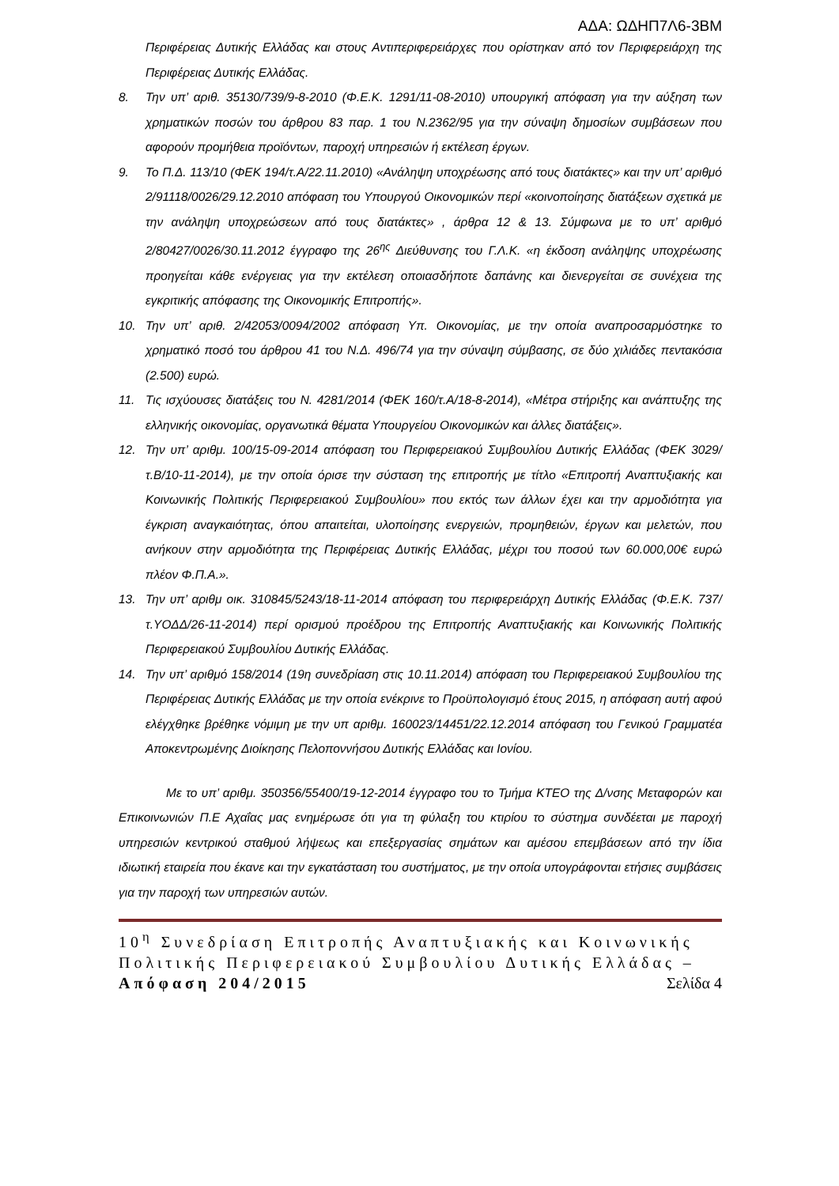ΑΔΑ: ΩΔΗΠ7Λ6-3ΒΜ
Περιφέρειας Δυτικής Ελλάδας και στους Αντιπεριφερειάρχες που ορίστηκαν από τον Περιφερειάρχη της Περιφέρειας Δυτικής Ελλάδας.
8. Την υπ’ αριθ. 35130/739/9-8-2010 (Φ.Ε.Κ. 1291/11-08-2010) υπουργική απόφαση για την αύξηση των χρηματικών ποσών του άρθρου 83 παρ. 1 του Ν.2362/95 για την σύναψη δημοσίων συμβάσεων που αφορούν προμήθεια προϊόντων, παροχή υπηρεσιών ή εκτέλεση έργων.
9. Το Π.Δ. 113/10 (ΦΕΚ 194/τ.Α/22.11.2010) «Ανάληψη υποχρέωσης από τους διατάκτες» και την υπ’ αριθμό 2/91118/0026/29.12.2010 απόφαση του Υπουργού Οικονομικών περί «κοινοποίησης διατάξεων σχετικά με την ανάληψη υποχρεώσεων από τους διατάκτες» , άρθρα 12 & 13. Σύμφωνα με το υπ’ αριθμό 2/80427/0026/30.11.2012 έγγραφο της 26<sup>ης</sup> Διεύθυνσης του Γ.Λ.Κ. «η έκδοση ανάληψης υποχρέωσης προηγείται κάθε ενέργειας για την εκτέλεση οποιασδήποτε δαπάνης και διενεργείται σε συνέχεια της εγκριτικής απόφασης της Οικονομικής Επιτροπής».
10. Την υπ’ αριθ. 2/42053/0094/2002 απόφαση Υπ. Οικονομίας, με την οποία αναπροσαρμόστηκε το χρηματικό ποσό του άρθρου 41 του Ν.Δ. 496/74 για την σύναψη σύμβασης, σε δύο χιλιάδες πεντακόσια (2.500) ευρώ.
11. Τις ισχύουσες διατάξεις του Ν. 4281/2014 (ΦΕΚ 160/τ.Α/18-8-2014), «Μέτρα στήριξης και ανάπτυξης της ελληνικής οικονομίας, οργανωτικά θέματα Υπουργείου Οικονομικών και άλλες διατάξεις».
12. Την υπ’ αριθμ. 100/15-09-2014 απόφαση του Περιφερειακού Συμβουλίου Δυτικής Ελλάδας (ΦΕΚ 3029/τ.Β/10-11-2014), με την οποία όρισε την σύσταση της επιτροπής με τίτλο «Επιτροπή Αναπτυξιακής και Κοινωνικής Πολιτικής Περιφερειακού Συμβουλίου» που εκτός των άλλων έχει και την αρμοδιότητα για έγκριση αναγκαιότητας, όπου απαιτείται, υλοποίησης ενεργειών, προμηθειών, έργων και μελετών, που ανήκουν στην αρμοδιότητα της Περιφέρειας Δυτικής Ελλάδας, μέχρι του ποσού των 60.000,00€ ευρώ πλέον Φ.Π.Α.».
13. Την υπ’ αριθμ οικ. 310845/5243/18-11-2014 απόφαση του περιφερειάρχη Δυτικής Ελλάδας (Φ.Ε.Κ. 737/τ.ΥΟΔΔ/26-11-2014) περί ορισμού προέδρου της Επιτροπής Αναπτυξιακής και Κοινωνικής Πολιτικής Περιφερειακού Συμβουλίου Δυτικής Ελλάδας.
14. Την υπ’ αριθμό 158/2014 (19η συνεδρίαση στις 10.11.2014) απόφαση του Περιφερειακού Συμβουλίου της Περιφέρειας Δυτικής Ελλάδας με την οποία ενέκρινε το Προϋπολογισμό έτους 2015, η απόφαση αυτή αφού ελέγχθηκε βρέθηκε νόμιμη με την υπ αριθμ. 160023/14451/22.12.2014 απόφαση του Γενικού Γραμματέα Αποκεντρωμένης Διοίκησης Πελοποννήσου Δυτικής Ελλάδας και Ιονίου.
Με το υπ’ αριθμ. 350356/55400/19-12-2014 έγγραφο του το Τμήμα ΚΤΕΟ της Δ/νσης Μεταφορών και Επικοινωνιών Π.Ε Αχαΐας μας ενημέρωσε ότι για τη φύλαξη του κτιρίου το σύστημα συνδέεται με παροχή υπηρεσιών κεντρικού σταθμού λήψεως και επεξεργασίας σημάτων και αμέσου επεμβάσεων από την ίδια ιδιωτική εταιρεία που έκανε και την εγκατάσταση του συστήματος, με την οποία υπογράφονται ετήσιες συμβάσεις για την παροχή των υπηρεσιών αυτών.
10<sup>η</sup> Συνεδρίαση Επιτροπής Αναπτυξιακής και Κοινωνικής Πολιτικής Περιφερειακού Συμβουλίου Δυτικής Ελλάδας – Απόφαση 204/2015 Σελίδα 4